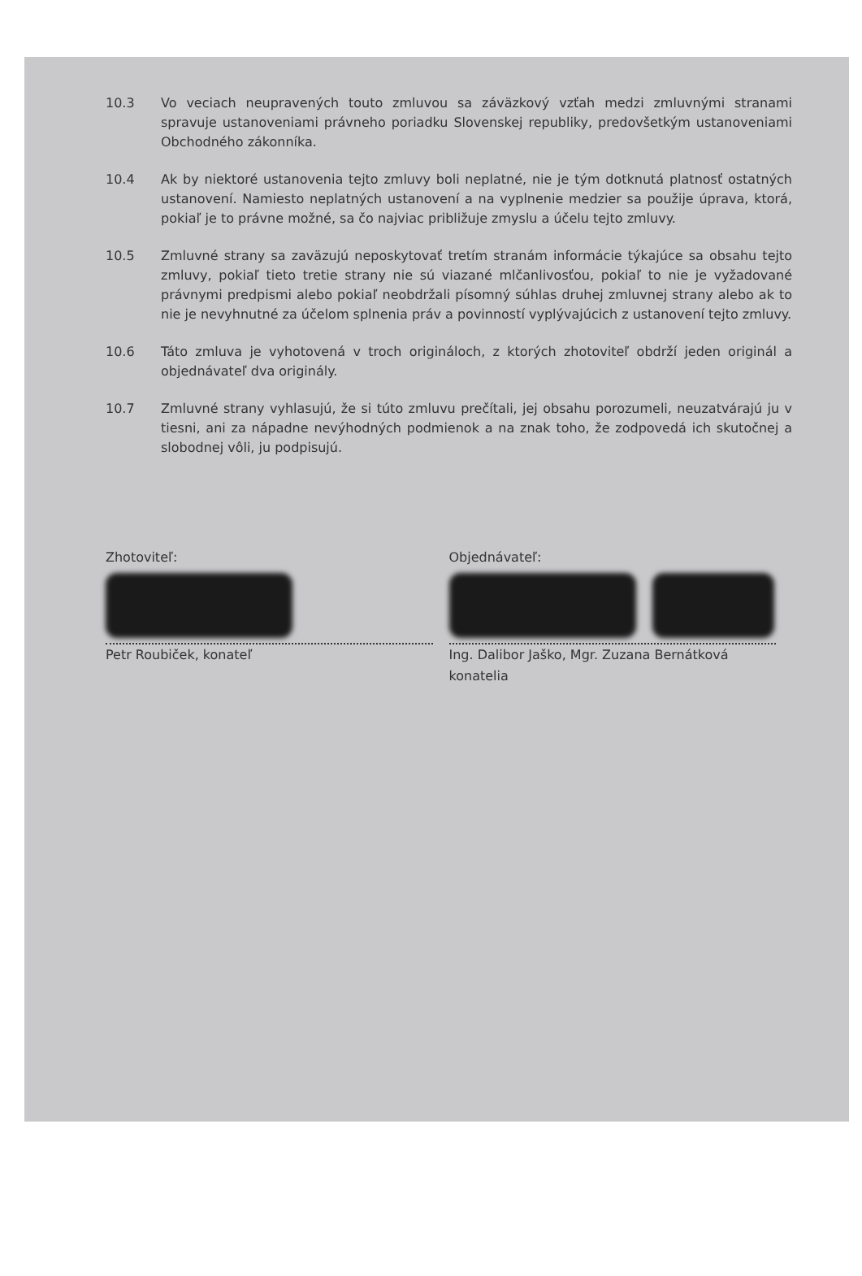10.3 Vo veciach neupravených touto zmluvou sa záväzkový vzťah medzi zmluvnými stranami spravuje ustanoveniami právneho poriadku Slovenskej republiky, predovšetkým ustanoveniami Obchodného zákonníka.
10.4 Ak by niektoré ustanovenia tejto zmluvy boli neplatné, nie je tým dotknutá platnosť ostatných ustanovení. Namiesto neplatných ustanovení a na vyplnenie medzier sa použije úprava, ktorá, pokiaľ je to právne možné, sa čo najviac približuje zmyslu a účelu tejto zmluvy.
10.5 Zmluvné strany sa zaväzujú neposkytovať tretím stranám informácie týkajúce sa obsahu tejto zmluvy, pokiaľ tieto tretie strany nie sú viazané mlčanlivosťou, pokiaľ to nie je vyžadované právnymi predpismi alebo pokiaľ neobdržali písomný súhlas druhej zmluvnej strany alebo ak to nie je nevyhnutné za účelom splnenia práv a povinností vyplývajúcich z ustanovení tejto zmluvy.
10.6 Táto zmluva je vyhotovená v troch origináloch, z ktorých zhotoviteľ obdrží jeden originál a objednávateľ dva originály.
10.7 Zmluvné strany vyhlasujú, že si túto zmluvu prečítali, jej obsahu porozumeli, neuzatvárajú ju v tiesni, ani za nápadne nevýhodných podmienok a na znak toho, že zodpovedá ich skutočnej a slobodnej vôli, ju podpisujú.
Zhotoviteľ:
Petr Roubiček, konateľ
Objednávateľ:
Ing. Dalibor Jaško, Mgr. Zuzana Bernátková
konatelia